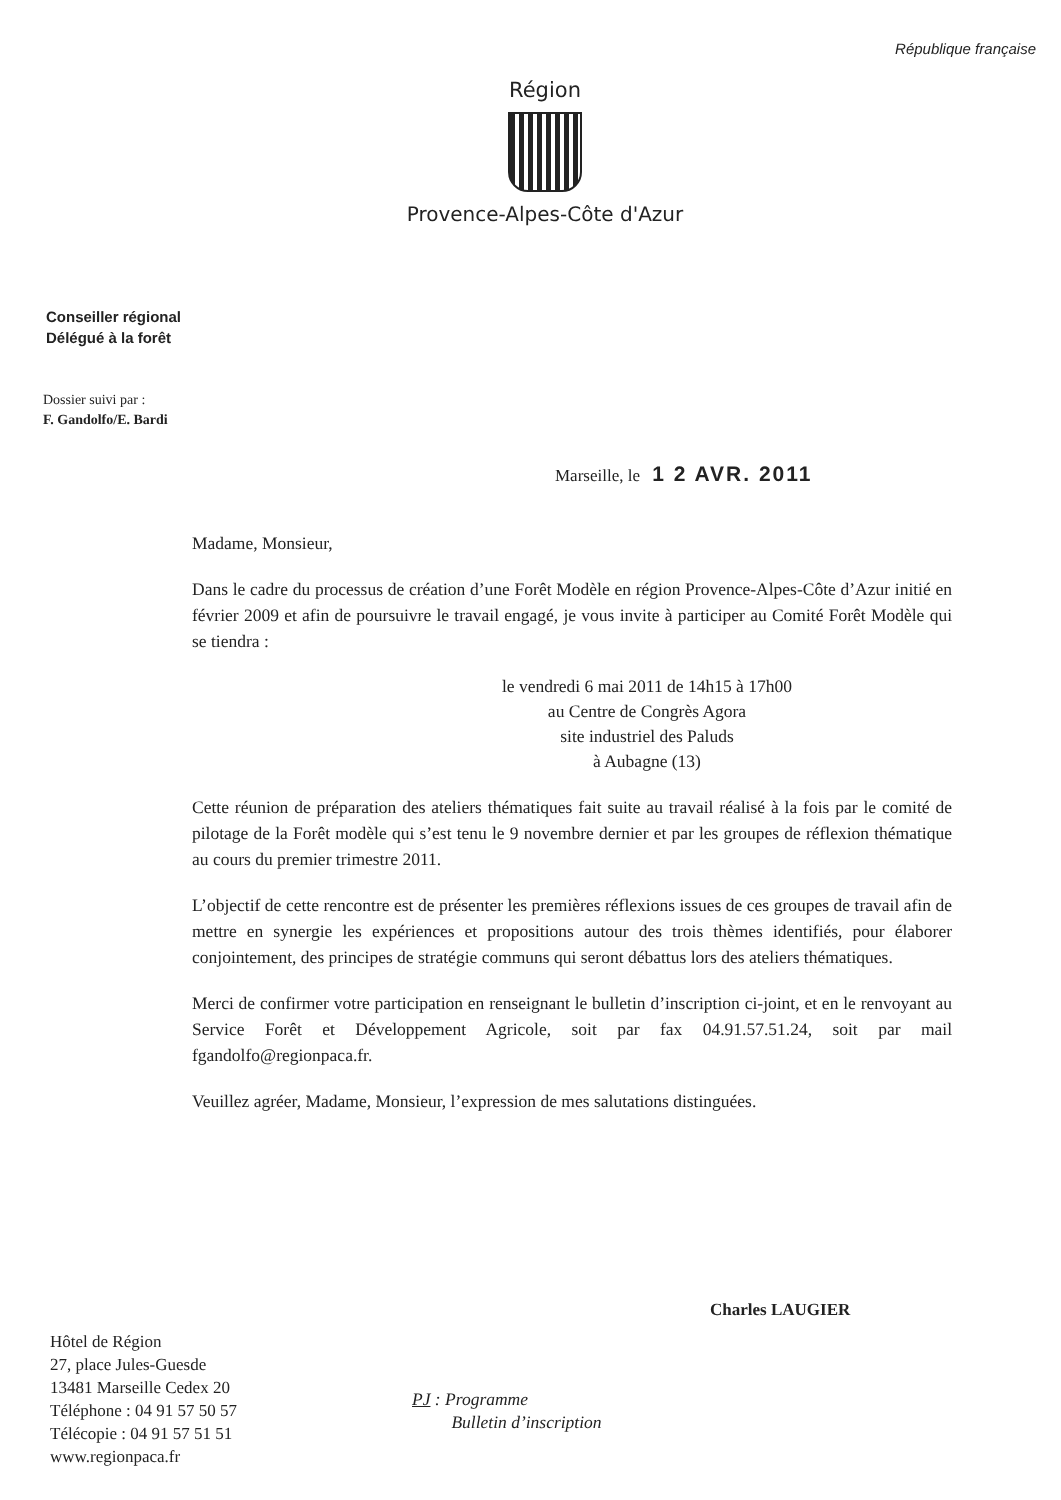République française
Région
Provence-Alpes-Côte d'Azur
Conseiller régional
Délégué à la forêt
Dossier suivi par :
F. Gandolfo/E. Bardi
Marseille, le 1 2 AVR. 2011
Madame, Monsieur,
Dans le cadre du processus de création d’une Forêt Modèle en région Provence-Alpes-Côte d’Azur initié en février 2009 et afin de poursuivre le travail engagé, je vous invite à participer au Comité Forêt Modèle qui se tiendra :
le vendredi 6 mai 2011 de 14h15 à 17h00
au Centre de Congrès Agora
site industriel des Paluds
à Aubagne (13)
Cette réunion de préparation des ateliers thématiques fait suite au travail réalisé à la fois par le comité de pilotage de la Forêt modèle qui s’est tenu le 9 novembre dernier et par les groupes de réflexion thématique au cours du premier trimestre 2011.
L’objectif de cette rencontre est de présenter les premières réflexions issues de ces groupes de travail afin de mettre en synergie les expériences et propositions autour des trois thèmes identifiés, pour élaborer conjointement, des principes de stratégie communs qui seront débattus lors des ateliers thématiques.
Merci de confirmer votre participation en renseignant le bulletin d’inscription ci-joint, et en le renvoyant au Service Forêt et Développement Agricole, soit par fax 04.91.57.51.24, soit par mail fgandolfo@regionpaca.fr.
Veuillez agréer, Madame, Monsieur, l’expression de mes salutations distinguées.
Charles LAUGIER
Hôtel de Région
27, place Jules-Guesde
13481 Marseille Cedex 20
Téléphone : 04 91 57 50 57
Télécopie : 04 91 57 51 51
www.regionpaca.fr
PJ : Programme
Bulletin d’inscription